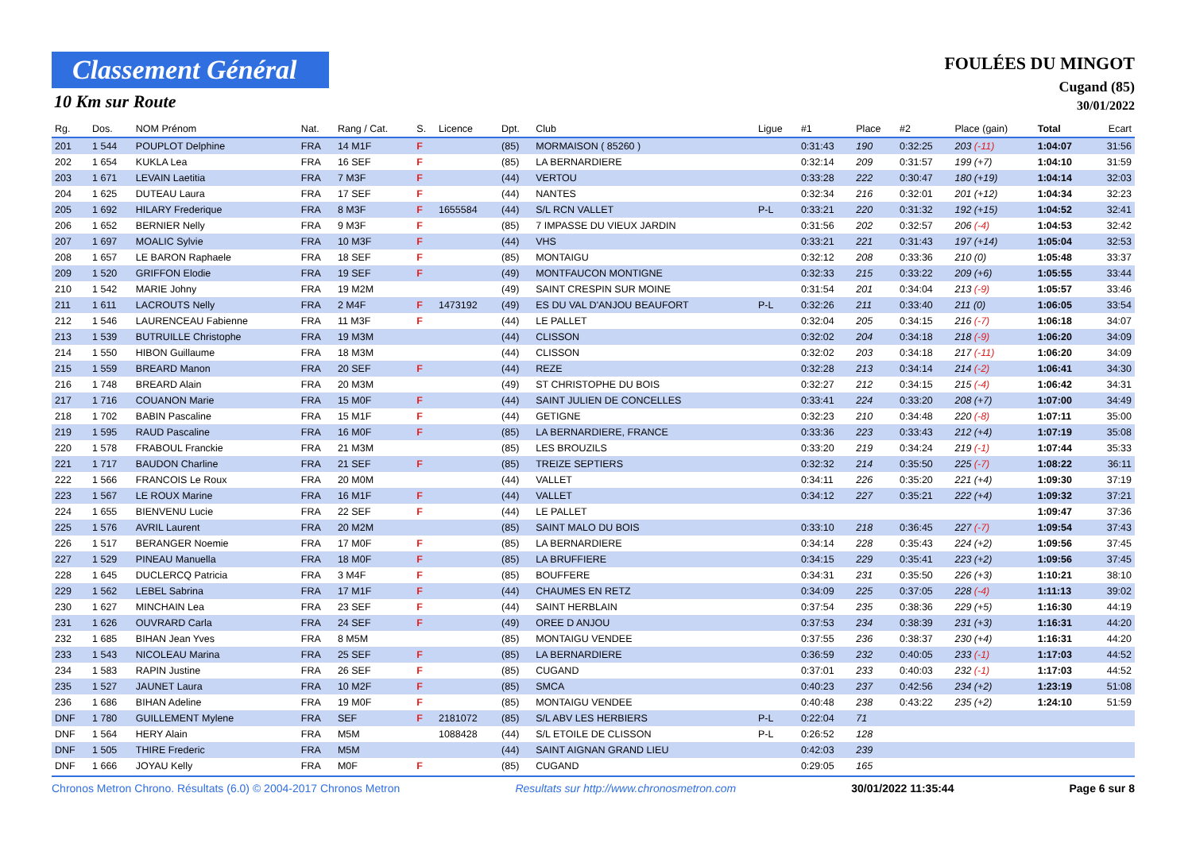Classement Général
10 Km sur Route
FOULÉES DU MINGOT
Cugand (85)
30/01/2022
| Rg. | Dos. | NOM Prénom | Nat. | Rang / Cat. | S. | Licence | Dpt. | Club | Ligue | #1 | Place | #2 | Place (gain) | Total | Ecart |
| --- | --- | --- | --- | --- | --- | --- | --- | --- | --- | --- | --- | --- | --- | --- | --- |
| 201 | 1 544 | POUPLOT Delphine | FRA | 14 M1F | F | | (85) | MORMAISON ( 85260 ) | | 0:31:43 | 190 | 0:32:25 | 203 (-11) | 1:04:07 | 31:56 |
| 202 | 1 654 | KUKLA Lea | FRA | 16 SEF | F | | (85) | LA BERNARDIERE | | 0:32:14 | 209 | 0:31:57 | 199 (+7) | 1:04:10 | 31:59 |
| 203 | 1 671 | LEVAIN Laetitia | FRA | 7 M3F | F | | (44) | VERTOU | | 0:33:28 | 222 | 0:30:47 | 180 (+19) | 1:04:14 | 32:03 |
| 204 | 1 625 | DUTEAU Laura | FRA | 17 SEF | F | | (44) | NANTES | | 0:32:34 | 216 | 0:32:01 | 201 (+12) | 1:04:34 | 32:23 |
| 205 | 1 692 | HILARY Frederique | FRA | 8 M3F | F | 1655584 | (44) | S/L RCN VALLET | P-L | 0:33:21 | 220 | 0:31:32 | 192 (+15) | 1:04:52 | 32:41 |
| 206 | 1 652 | BERNIER Nelly | FRA | 9 M3F | F | | (85) | 7 IMPASSE DU VIEUX JARDIN | | 0:31:56 | 202 | 0:32:57 | 206 (-4) | 1:04:53 | 32:42 |
| 207 | 1 697 | MOALIC Sylvie | FRA | 10 M3F | F | | (44) | VHS | | 0:33:21 | 221 | 0:31:43 | 197 (+14) | 1:05:04 | 32:53 |
| 208 | 1 657 | LE BARON Raphaele | FRA | 18 SEF | F | | (85) | MONTAIGU | | 0:32:12 | 208 | 0:33:36 | 210 (0) | 1:05:48 | 33:37 |
| 209 | 1 520 | GRIFFON Elodie | FRA | 19 SEF | F | | (49) | MONTFAUCON MONTIGNE | | 0:32:33 | 215 | 0:33:22 | 209 (+6) | 1:05:55 | 33:44 |
| 210 | 1 542 | MARIE Johny | FRA | 19 M2M | | | (49) | SAINT CRESPIN SUR MOINE | | 0:31:54 | 201 | 0:34:04 | 213 (-9) | 1:05:57 | 33:46 |
| 211 | 1 611 | LACROUTS Nelly | FRA | 2 M4F | F | 1473192 | (49) | ES DU VAL D'ANJOU BEAUFORT | P-L | 0:32:26 | 211 | 0:33:40 | 211 (0) | 1:06:05 | 33:54 |
| 212 | 1 546 | LAURENCEAU Fabienne | FRA | 11 M3F | F | | (44) | LE PALLET | | 0:32:04 | 205 | 0:34:15 | 216 (-7) | 1:06:18 | 34:07 |
| 213 | 1 539 | BUTRUILLE Christophe | FRA | 19 M3M | | | (44) | CLISSON | | 0:32:02 | 204 | 0:34:18 | 218 (-9) | 1:06:20 | 34:09 |
| 214 | 1 550 | HIBON Guillaume | FRA | 18 M3M | | | (44) | CLISSON | | 0:32:02 | 203 | 0:34:18 | 217 (-11) | 1:06:20 | 34:09 |
| 215 | 1 559 | BREARD Manon | FRA | 20 SEF | F | | (44) | REZE | | 0:32:28 | 213 | 0:34:14 | 214 (-2) | 1:06:41 | 34:30 |
| 216 | 1 748 | BREARD Alain | FRA | 20 M3M | | | (49) | ST CHRISTOPHE DU BOIS | | 0:32:27 | 212 | 0:34:15 | 215 (-4) | 1:06:42 | 34:31 |
| 217 | 1 716 | COUANON Marie | FRA | 15 M0F | F | | (44) | SAINT JULIEN DE CONCELLES | | 0:33:41 | 224 | 0:33:20 | 208 (+7) | 1:07:00 | 34:49 |
| 218 | 1 702 | BABIN Pascaline | FRA | 15 M1F | F | | (44) | GETIGNE | | 0:32:23 | 210 | 0:34:48 | 220 (-8) | 1:07:11 | 35:00 |
| 219 | 1 595 | RAUD Pascaline | FRA | 16 M0F | F | | (85) | LA BERNARDIERE, FRANCE | | 0:33:36 | 223 | 0:33:43 | 212 (+4) | 1:07:19 | 35:08 |
| 220 | 1 578 | FRABOUL Franckie | FRA | 21 M3M | | | (85) | LES BROUZILS | | 0:33:20 | 219 | 0:34:24 | 219 (-1) | 1:07:44 | 35:33 |
| 221 | 1 717 | BAUDON Charline | FRA | 21 SEF | F | | (85) | TREIZE SEPTIERS | | 0:32:32 | 214 | 0:35:50 | 225 (-7) | 1:08:22 | 36:11 |
| 222 | 1 566 | FRANCOIS Le Roux | FRA | 20 M0M | | | (44) | VALLET | | 0:34:11 | 226 | 0:35:20 | 221 (+4) | 1:09:30 | 37:19 |
| 223 | 1 567 | LE ROUX Marine | FRA | 16 M1F | F | | (44) | VALLET | | 0:34:12 | 227 | 0:35:21 | 222 (+4) | 1:09:32 | 37:21 |
| 224 | 1 655 | BIENVENU Lucie | FRA | 22 SEF | F | | (44) | LE PALLET | | | | | | 1:09:47 | 37:36 |
| 225 | 1 576 | AVRIL Laurent | FRA | 20 M2M | | | (85) | SAINT MALO DU BOIS | | 0:33:10 | 218 | 0:36:45 | 227 (-7) | 1:09:54 | 37:43 |
| 226 | 1 517 | BERANGER Noemie | FRA | 17 M0F | F | | (85) | LA BERNARDIERE | | 0:34:14 | 228 | 0:35:43 | 224 (+2) | 1:09:56 | 37:45 |
| 227 | 1 529 | PINEAU Manuella | FRA | 18 M0F | F | | (85) | LA BRUFFIERE | | 0:34:15 | 229 | 0:35:41 | 223 (+2) | 1:09:56 | 37:45 |
| 228 | 1 645 | DUCLERCQ Patricia | FRA | 3 M4F | F | | (85) | BOUFFERE | | 0:34:31 | 231 | 0:35:50 | 226 (+3) | 1:10:21 | 38:10 |
| 229 | 1 562 | LEBEL Sabrina | FRA | 17 M1F | F | | (44) | CHAUMES EN RETZ | | 0:34:09 | 225 | 0:37:05 | 228 (-4) | 1:11:13 | 39:02 |
| 230 | 1 627 | MINCHAIN Lea | FRA | 23 SEF | F | | (44) | SAINT HERBLAIN | | 0:37:54 | 235 | 0:38:36 | 229 (+5) | 1:16:30 | 44:19 |
| 231 | 1 626 | OUVRARD Carla | FRA | 24 SEF | F | | (49) | OREE D ANJOU | | 0:37:53 | 234 | 0:38:39 | 231 (+3) | 1:16:31 | 44:20 |
| 232 | 1 685 | BIHAN Jean Yves | FRA | 8 M5M | | | (85) | MONTAIGU VENDEE | | 0:37:55 | 236 | 0:38:37 | 230 (+4) | 1:16:31 | 44:20 |
| 233 | 1 543 | NICOLEAU Marina | FRA | 25 SEF | F | | (85) | LA BERNARDIERE | | 0:36:59 | 232 | 0:40:05 | 233 (-1) | 1:17:03 | 44:52 |
| 234 | 1 583 | RAPIN Justine | FRA | 26 SEF | F | | (85) | CUGAND | | 0:37:01 | 233 | 0:40:03 | 232 (-1) | 1:17:03 | 44:52 |
| 235 | 1 527 | JAUNET Laura | FRA | 10 M2F | F | | (85) | SMCA | | 0:40:23 | 237 | 0:42:56 | 234 (+2) | 1:23:19 | 51:08 |
| 236 | 1 686 | BIHAN Adeline | FRA | 19 M0F | F | | (85) | MONTAIGU VENDEE | | 0:40:48 | 238 | 0:43:22 | 235 (+2) | 1:24:10 | 51:59 |
| DNF | 1 780 | GUILLEMENT Mylene | FRA | SEF | F | 2181072 | (85) | S/L ABV LES HERBIERS | P-L | 0:22:04 | 71 | | | | |
| DNF | 1 564 | HERY Alain | FRA | M5M | | 1088428 | (44) | S/L ETOILE DE CLISSON | P-L | 0:26:52 | 128 | | | | |
| DNF | 1 505 | THIRE Frederic | FRA | M5M | | | (44) | SAINT AIGNAN GRAND LIEU | | 0:42:03 | 239 | | | | |
| DNF | 1 666 | JOYAU Kelly | FRA | M0F | F | | (85) | CUGAND | | 0:29:05 | 165 | | | | |
Chronos Metron Chrono. Résultats (6.0) © 2004-2017 Chronos Metron Resultats sur http://www.chronosmetron.com 30/01/2022 11:35:44 Page 6 sur 8